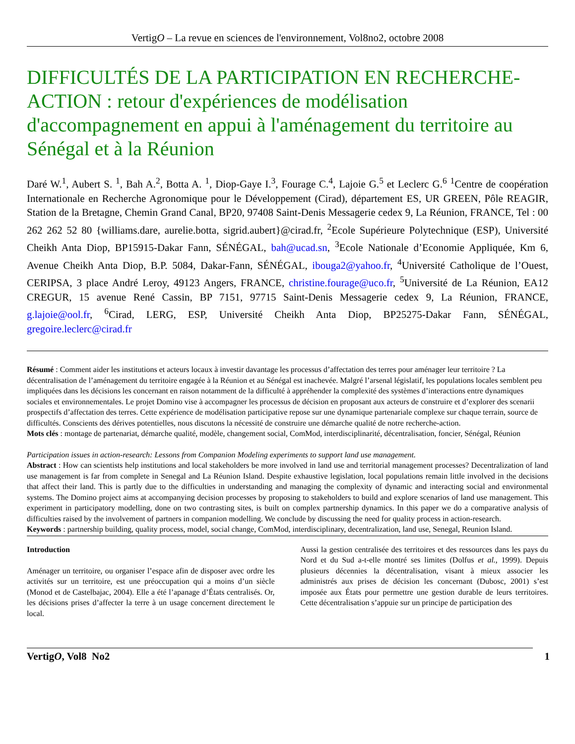VertigO – La revue en sciences de l'environnement, Vol8no2, octobre 2008
DIFFICULTÉS DE LA PARTICIPATION EN RECHERCHE-ACTION : retour d'expériences de modélisation d'accompagnement en appui à l'aménagement du territoire au Sénégal et à la Réunion
Daré W.<sup>1</sup>, Aubert S. <sup>1</sup>, Bah A.<sup>2</sup>, Botta A. <sup>1</sup>, Diop-Gaye I.<sup>3</sup>, Fourage C.<sup>4</sup>, Lajoie G.<sup>5</sup> et Leclerc G.<sup>6</sup> <sup>1</sup>Centre de coopération Internationale en Recherche Agronomique pour le Développement (Cirad), département ES, UR GREEN, Pôle REAGIR, Station de la Bretagne, Chemin Grand Canal, BP20, 97408 Saint-Denis Messagerie cedex 9, La Réunion, FRANCE, Tel : 00 262 262 52 80 {williams.dare, aurelie.botta, sigrid.aubert}@cirad.fr, <sup>2</sup>Ecole Supérieure Polytechnique (ESP), Université Cheikh Anta Diop, BP15915-Dakar Fann, SÉNÉGAL, bah@ucad.sn, <sup>3</sup>Ecole Nationale d’Economie Appliquée, Km 6, Avenue Cheikh Anta Diop, B.P. 5084, Dakar-Fann, SÉNÉGAL, ibouga2@yahoo.fr, <sup>4</sup>Université Catholique de l’Ouest, CERIPSA, 3 place André Leroy, 49123 Angers, FRANCE, christine.fourage@uco.fr, <sup>5</sup>Université de La Réunion, EA12 CREGUR, 15 avenue René Cassin, BP 7151, 97715 Saint-Denis Messagerie cedex 9, La Réunion, FRANCE, g.lajoie@ool.fr, <sup>6</sup>Cirad, LERG, ESP, Université Cheikh Anta Diop, BP25275-Dakar Fann, SÉNÉGAL, gregoire.leclerc@cirad.fr
Résumé : Comment aider les institutions et acteurs locaux à investir davantage les processus d’affectation des terres pour aménager leur territoire ? La décentralisation de l’aménagement du territoire engagée à la Réunion et au Sénégal est inachevée. Malgré l’arsenal législatif, les populations locales semblent peu impliquées dans les décisions les concernant en raison notamment de la difficulté à appréhender la complexité des systèmes d’interactions entre dynamiques sociales et environnementales. Le projet Domino vise à accompagner les processus de décision en proposant aux acteurs de construire et d’explorer des scenarii prospectifs d’affectation des terres. Cette expérience de modélisation participative repose sur une dynamique partenariale complexe sur chaque terrain, source de difficultés. Conscients des dérives potentielles, nous discutons la nécessité de construire une démarche qualité de notre recherche-action.
Mots clés : montage de partenariat, démarche qualité, modèle, changement social, ComMod, interdisciplinarité, décentralisation, foncier, Sénégal, Réunion
Participation issues in action-research: Lessons from Companion Modeling experiments to support land use management.
Abstract : How can scientists help institutions and local stakeholders be more involved in land use and territorial management processes? Decentralization of land use management is far from complete in Senegal and La Réunion Island. Despite exhaustive legislation, local populations remain little involved in the decisions that affect their land. This is partly due to the difficulties in understanding and managing the complexity of dynamic and interacting social and environmental systems. The Domino project aims at accompanying decision processes by proposing to stakeholders to build and explore scenarios of land use management. This experiment in participatory modelling, done on two contrasting sites, is built on complex partnership dynamics. In this paper we do a comparative analysis of difficulties raised by the involvement of partners in companion modelling. We conclude by discussing the need for quality process in action-research.
Keywords : partnership building, quality process, model, social change, ComMod, interdisciplinary, decentralization, land use, Senegal, Reunion Island.
Introduction
Aménager un territoire, ou organiser l’espace afin de disposer avec ordre les activités sur un territoire, est une préoccupation qui a moins d’un siècle (Monod et de Castelbajac, 2004). Elle a été l’apanage d’États centralisés. Or, les décisions prises d’affecter la terre à un usage concernent directement le local.
Aussi la gestion centralisée des territoires et des ressources dans les pays du Nord et du Sud a-t-elle montré ses limites (Dolfus et al., 1999). Depuis plusieurs décennies la décentralisation, visant à mieux associer les administrés aux prises de décision les concernant (Dubosc, 2001) s’est imposée aux États pour permettre une gestion durable de leurs territoires. Cette décentralisation s’appuie sur un principe de participation des
VertigO, Vol8 No2 1